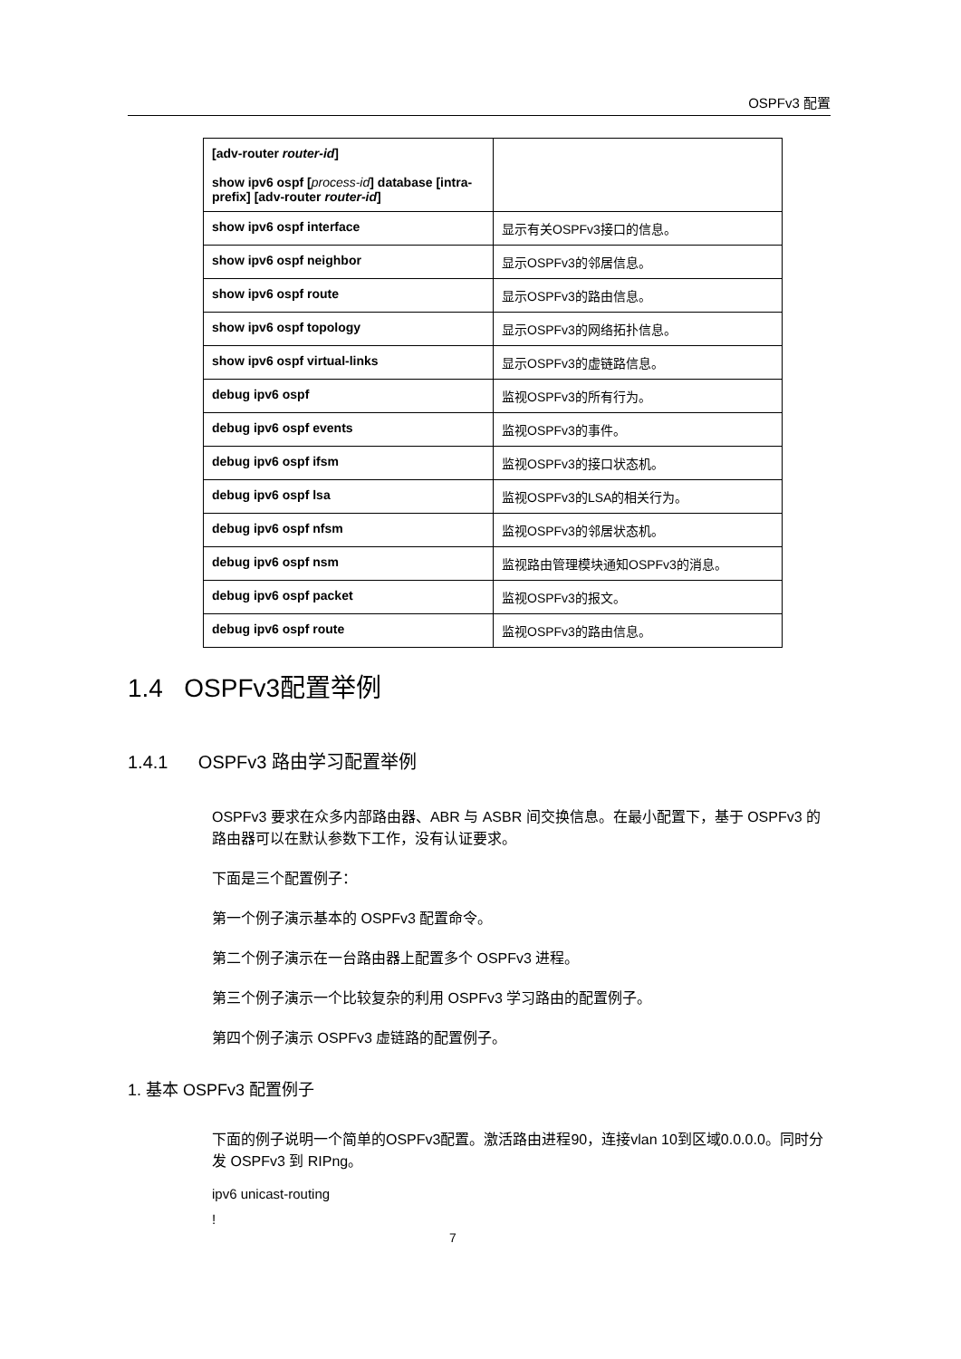OSPFv3 配置
| [adv-router router-id ] show ipv6 ospf [ process-id ] database [intra-prefix] [adv-router router-id ] | |
| show ipv6 ospf interface | 显示有关OSPFv3接口的信息。 |
| show ipv6 ospf neighbor | 显示OSPFv3的邻居信息。 |
| show ipv6 ospf route | 显示OSPFv3的路由信息。 |
| show ipv6 ospf topology | 显示OSPFv3的网络拓扑信息。 |
| show ipv6 ospf virtual-links | 显示OSPFv3的虚链路信息。 |
| debug ipv6 ospf | 监视OSPFv3的所有行为。 |
| debug ipv6 ospf events | 监视OSPFv3的事件。 |
| debug ipv6 ospf ifsm | 监视OSPFv3的接口状态机。 |
| debug ipv6 ospf lsa | 监视OSPFv3的LSA的相关行为。 |
| debug ipv6 ospf nfsm | 监视OSPFv3的邻居状态机。 |
| debug ipv6 ospf nsm | 监视路由管理模块通知OSPFv3的消息。 |
| debug ipv6 ospf packet | 监视OSPFv3的报文。 |
| debug ipv6 ospf route | 监视OSPFv3的路由信息。 |
1.4 OSPFv3配置举例
1.4.1 OSPFv3 路由学习配置举例
OSPFv3 要求在众多内部路由器、ABR 与 ASBR 间交换信息。在最小配置下，基于 OSPFv3 的路由器可以在默认参数下工作，没有认证要求。
下面是三个配置例子：
第一个例子演示基本的 OSPFv3 配置命令。
第二个例子演示在一台路由器上配置多个 OSPFv3 进程。
第三个例子演示一个比较复杂的利用 OSPFv3 学习路由的配置例子。
第四个例子演示 OSPFv3 虚链路的配置例子。
1. 基本 OSPFv3 配置例子
下面的例子说明一个简单的OSPFv3配置。激活路由进程90，连接vlan 10到区域0.0.0.0。同时分发 OSPFv3 到 RIPng。
ipv6 unicast-routing
!
7